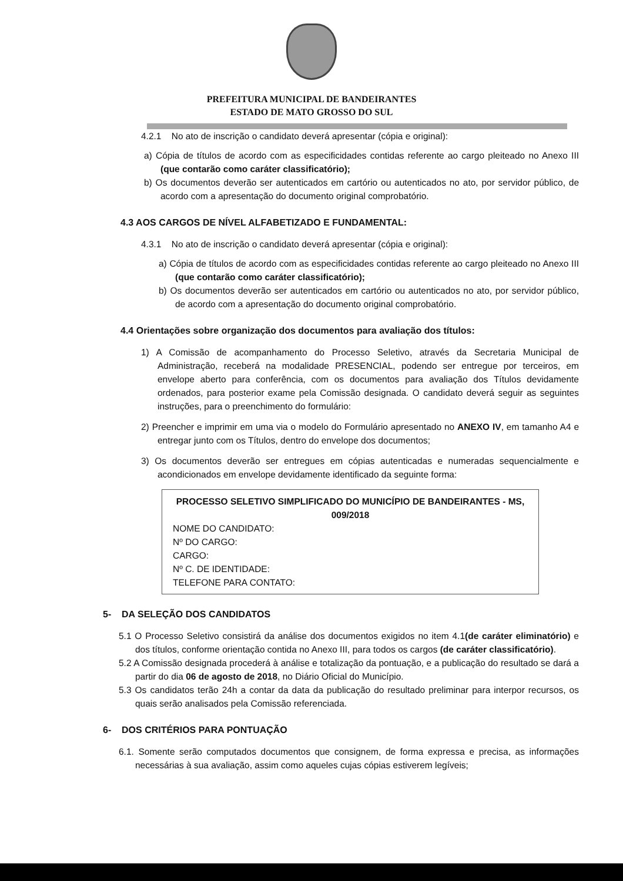PREFEITURA MUNICIPAL DE BANDEIRANTES
ESTADO DE MATO GROSSO DO SUL
4.2.1 No ato de inscrição o candidato deverá apresentar (cópia e original):
a) Cópia de títulos de acordo com as especificidades contidas referente ao cargo pleiteado no Anexo III (que contarão como caráter classificatório);
b) Os documentos deverão ser autenticados em cartório ou autenticados no ato, por servidor público, de acordo com a apresentação do documento original comprobatório.
4.3 AOS CARGOS DE NÍVEL ALFABETIZADO E FUNDAMENTAL:
4.3.1 No ato de inscrição o candidato deverá apresentar (cópia e original):
a) Cópia de títulos de acordo com as especificidades contidas referente ao cargo pleiteado no Anexo III (que contarão como caráter classificatório);
b) Os documentos deverão ser autenticados em cartório ou autenticados no ato, por servidor público, de acordo com a apresentação do documento original comprobatório.
4.4 Orientações sobre organização dos documentos para avaliação dos títulos:
1) A Comissão de acompanhamento do Processo Seletivo, através da Secretaria Municipal de Administração, receberá na modalidade PRESENCIAL, podendo ser entregue por terceiros, em envelope aberto para conferência, com os documentos para avaliação dos Títulos devidamente ordenados, para posterior exame pela Comissão designada. O candidato deverá seguir as seguintes instruções, para o preenchimento do formulário:
2) Preencher e imprimir em uma via o modelo do Formulário apresentado no ANEXO IV, em tamanho A4 e entregar junto com os Títulos, dentro do envelope dos documentos;
3) Os documentos deverão ser entregues em cópias autenticadas e numeradas sequencialmente e acondicionados em envelope devidamente identificado da seguinte forma:
PROCESSO SELETIVO SIMPLIFICADO DO MUNICÍPIO DE BANDEIRANTES - MS, 009/2018
NOME DO CANDIDATO:
Nº DO CARGO:
CARGO:
Nº C. DE IDENTIDADE:
TELEFONE PARA CONTATO:
5- DA SELEÇÃO DOS CANDIDATOS
5.1 O Processo Seletivo consistirá da análise dos documentos exigidos no item 4.1(de caráter eliminatório) e dos títulos, conforme orientação contida no Anexo III, para todos os cargos (de caráter classificatório).
5.2 A Comissão designada procederá à análise e totalização da pontuação, e a publicação do resultado se dará a partir do dia 06 de agosto de 2018, no Diário Oficial do Município.
5.3 Os candidatos terão 24h a contar da data da publicação do resultado preliminar para interpor recursos, os quais serão analisados pela Comissão referenciada.
6- DOS CRITÉRIOS PARA PONTUAÇÃO
6.1. Somente serão computados documentos que consignem, de forma expressa e precisa, as informações necessárias à sua avaliação, assim como aqueles cujas cópias estiverem legíveis;